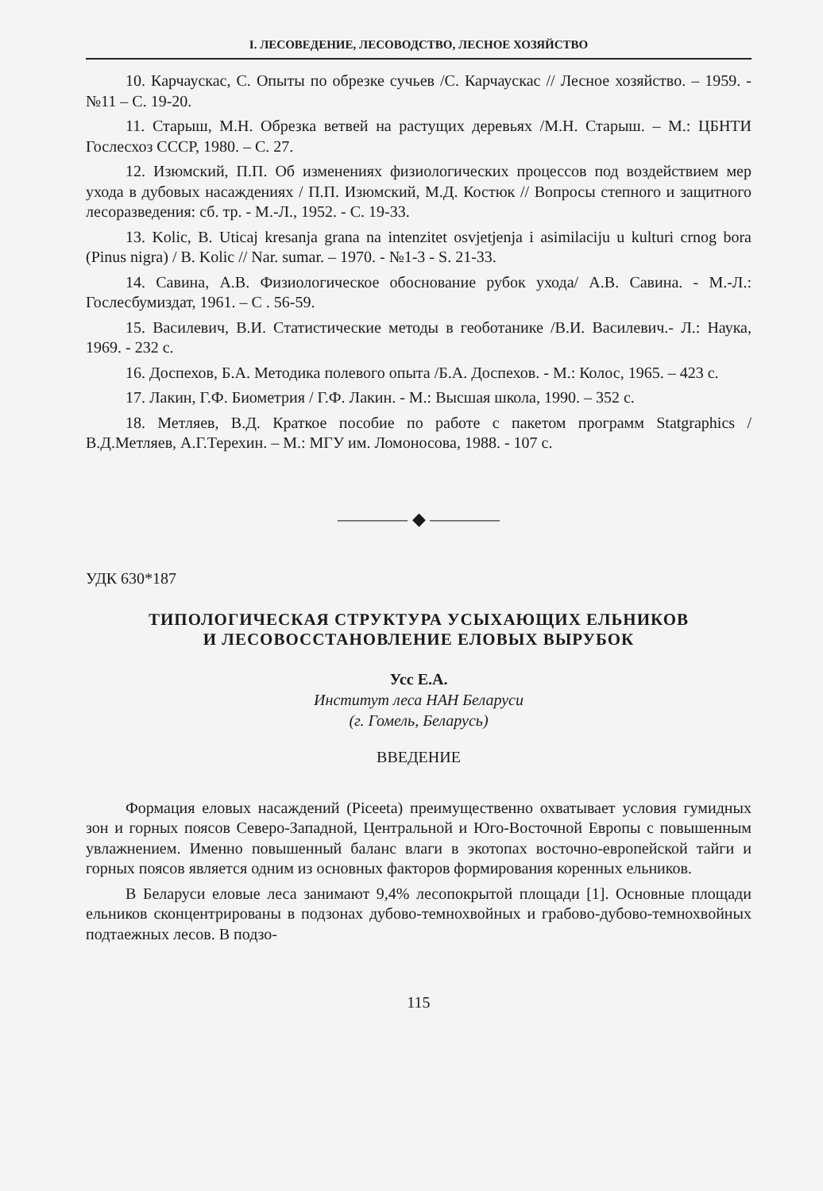I. ЛЕСОВЕДЕНИЕ, ЛЕСОВОДСТВО, ЛЕСНОЕ ХОЗЯЙСТВО
10. Карчаускас, С. Опыты по обрезке сучьев /С. Карчаускас // Лесное хозяйство. – 1959. - №11 – С. 19-20.
11. Старыш, М.Н. Обрезка ветвей на растущих деревьях /М.Н. Старыш. – М.: ЦБНТИ Гослесхоз СССР, 1980. – С. 27.
12. Изюмский, П.П. Об изменениях физиологических процессов под воздействием мер ухода в дубовых насаждениях / П.П. Изюмский, М.Д. Костюк // Вопросы степного и защитного лесоразведения: сб. тр. - М.-Л., 1952. - С. 19-33.
13. Kolic, B. Uticaj kresanja grana na intenzitet osvjetjenja i asimilaciju u kulturi crnog bora (Pinus nigra) / B. Kolic // Nar. sumar. – 1970. - №1-3 - S. 21-33.
14. Савина, А.В. Физиологическое обоснование рубок ухода/ А.В. Савина. - М.-Л.: Гослесбумиздат, 1961. – С . 56-59.
15. Василевич, В.И. Статистические методы в геоботанике /В.И. Василевич.- Л.: Наука, 1969. - 232 с.
16. Доспехов, Б.А. Методика полевого опыта /Б.А. Доспехов. - М.: Колос, 1965. – 423 с.
17. Лакин, Г.Ф. Биометрия / Г.Ф. Лакин. - М.: Высшая школа, 1990. – 352 с.
18. Метляев, В.Д. Краткое пособие по работе с пакетом программ Statgraphics /В.Д.Метляев, А.Г.Терехин. – М.: МГУ им. Ломоносова, 1988. - 107 с.
———— ◆ ————
УДК 630*187
ТИПОЛОГИЧЕСКАЯ СТРУКТУРА УСЫХАЮЩИХ ЕЛЬНИКОВ
И ЛЕСОВОССТАНОВЛЕНИЕ ЕЛОВЫХ ВЫРУБОК
Усс Е.А.
Институт леса НАН Беларуси
(г. Гомель, Беларусь)
ВВЕДЕНИЕ
Формация еловых насаждений (Piceeta) преимущественно охватывает условия гумидных зон и горных поясов Северо-Западной, Центральной и Юго-Восточной Европы с повышенным увлажнением. Именно повышенный баланс влаги в экотопах восточно-европейской тайги и горных поясов является одним из основных факторов формирования коренных ельников.
В Беларуси еловые леса занимают 9,4% лесопокрытой площади [1]. Основные площади ельников сконцентрированы в подзонах дубово-темнохвойных и грабово-дубово-темнохвойных подтаежных лесов. В подзо-
115